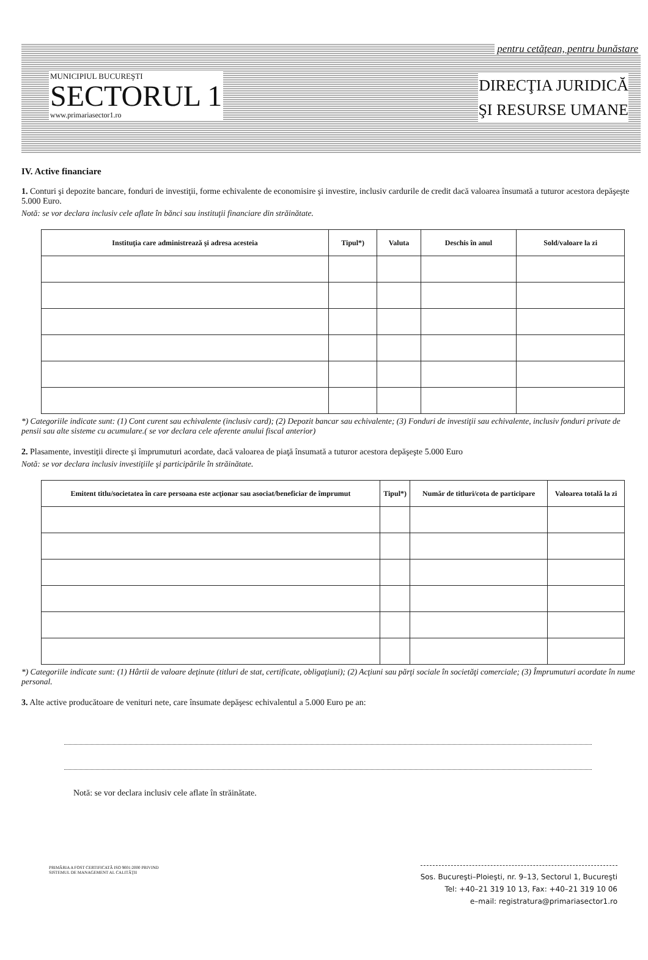pentru cetăţean, pentru bunăstare
MUNICIPIUL BUCUREŞTI
SECTORUL 1
www.primariasector1.ro
DIRECŢIA JURIDICĂ
ŞI RESURSE UMANE
IV. Active financiare
1. Conturi şi depozite bancare, fonduri de investiţii, forme echivalente de economisire şi investire, inclusiv cardurile de credit dacă valoarea însumată a tuturor acestora depăşeşte 5.000 Euro.
Notă: se vor declara inclusiv cele aflate în bănci sau instituţii financiare din străinătate.
| Instituţia care administrează şi adresa acesteia | Tipul*) | Valuta | Deschis în anul | Sold/valoare la zi |
| --- | --- | --- | --- | --- |
*) Categoriile indicate sunt: (1) Cont curent sau echivalente (inclusiv card); (2) Depozit bancar sau echivalente; (3) Fonduri de investiţii sau echivalente, inclusiv fonduri private de pensii sau alte sisteme cu acumulare.( se vor declara cele aferente anului fiscal anterior)
2. Plasamente, investiţii directe şi împrumuturi acordate, dacă valoarea de piaţă însumată a tuturor acestora depăşeşte 5.000 Euro
Notă: se vor declara inclusiv investiţiile şi participările în străinătate.
| Emitent titlu/societatea în care persoana este acţionar sau asociat/beneficiar de împrumut | Tipul*) | Număr de titluri/cota de participare | Valoarea totală la zi |
| --- | --- | --- | --- |
*) Categoriile indicate sunt: (1) Hârtii de valoare deţinute (titluri de stat, certificate, obligaţiuni); (2) Acţiuni sau părţi sociale în societăţi comerciale; (3) Împrumuturi acordate în nume personal.
3. Alte active producătoare de venituri nete, care însumate depăşesc echivalentul a 5.000 Euro pe an:
Notă: se vor declara inclusiv cele aflate în străinătate.
PRIMĂRIA A FOST CERTIFICATĂ ISO 9001:2000 PRIVIND SISTEMUL DE MANAGEMENT AL CALITĂŢII
Sos. Bucureşti–Ploieşti, nr. 9–13, Sectorul 1, Bucureşti
Tel: +40–21 319 10 13, Fax: +40–21 319 10 06
e–mail: registratura@primariasector1.ro